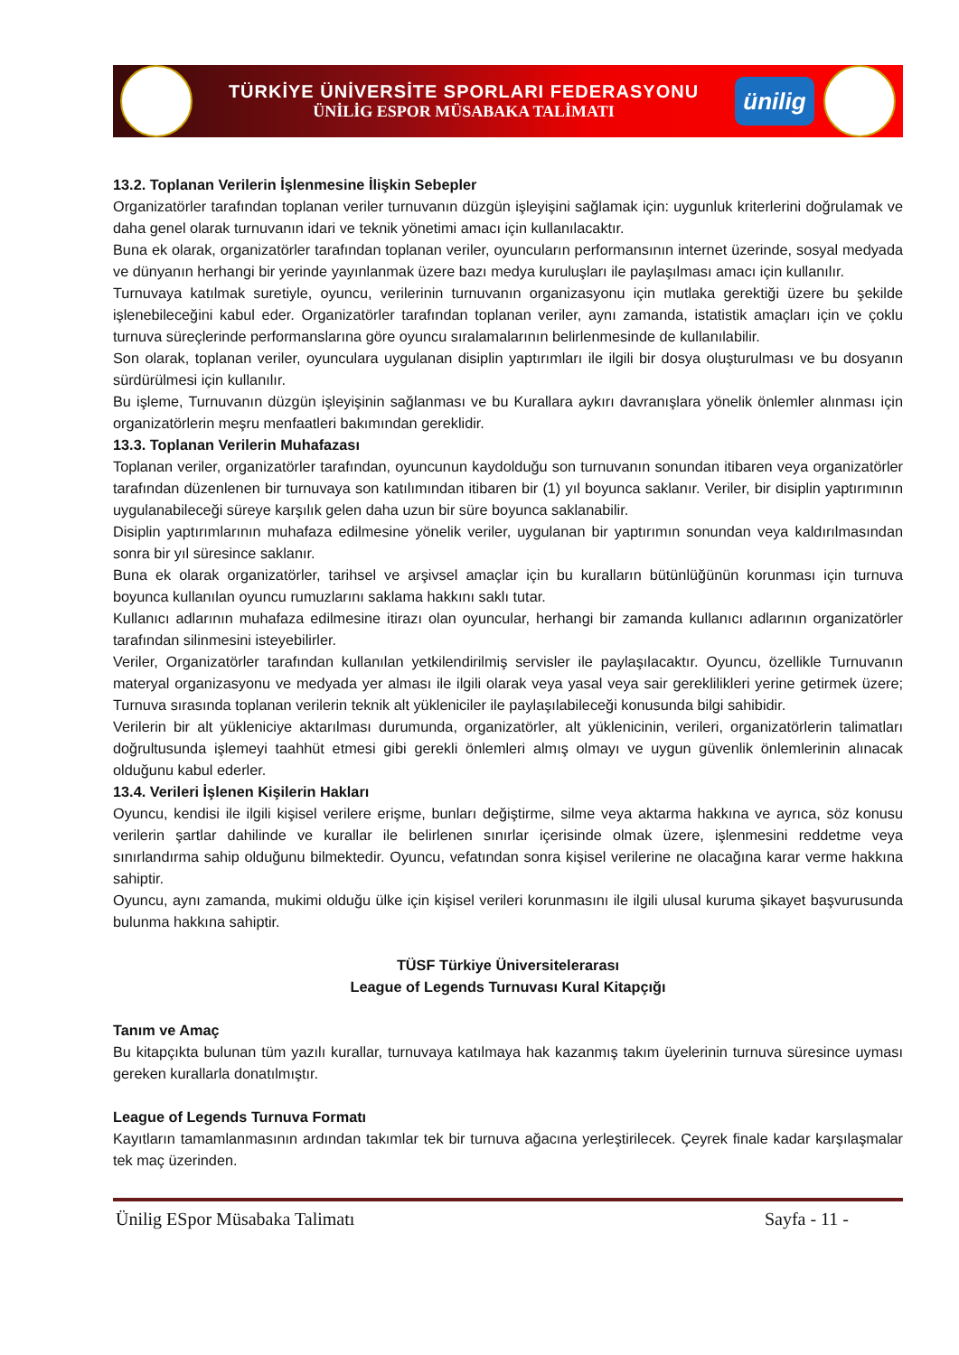TÜRKİYE ÜNİVERSİTE SPORLARI FEDERASYONU
ÜNİLİG ESPOR MÜSABAKA TALİMATI
ünilig
13.2. Toplanan Verilerin İşlenmesine İlişkin Sebepler
Organizatörler tarafından toplanan veriler turnuvanın düzgün işleyişini sağlamak için: uygunluk kriterlerini doğrulamak ve daha genel olarak turnuvanın idari ve teknik yönetimi amacı için kullanılacaktır.
Buna ek olarak, organizatörler tarafından toplanan veriler, oyuncuların performansının internet üzerinde, sosyal medyada ve dünyanın herhangi bir yerinde yayınlanmak üzere bazı medya kuruluşları ile paylaşılması amacı için kullanılır.
Turnuvaya katılmak suretiyle, oyuncu, verilerinin turnuvanın organizasyonu için mutlaka gerektiği üzere bu şekilde işlenebileceğini kabul eder. Organizatörler tarafından toplanan veriler, aynı zamanda, istatistik amaçları için ve çoklu turnuva süreçlerinde performanslarına göre oyuncu sıralamalarının belirlenmesinde de kullanılabilir.
Son olarak, toplanan veriler, oyunculara uygulanan disiplin yaptırımları ile ilgili bir dosya oluşturulması ve bu dosyanın sürdürülmesi için kullanılır.
Bu işleme, Turnuvanın düzgün işleyişinin sağlanması ve bu Kurallara aykırı davranışlara yönelik önlemler alınması için organizatörlerin meşru menfaatleri bakımından gereklidir.
13.3. Toplanan Verilerin Muhafazası
Toplanan veriler, organizatörler tarafından, oyuncunun kaydolduğu son turnuvanın sonundan itibaren veya organizatörler tarafından düzenlenen bir turnuvaya son katılımından itibaren bir (1) yıl boyunca saklanır. Veriler, bir disiplin yaptırımının uygulanabileceği süreye karşılık gelen daha uzun bir süre boyunca saklanabilir.
Disiplin yaptırımlarının muhafaza edilmesine yönelik veriler, uygulanan bir yaptırımın sonundan veya kaldırılmasından sonra bir yıl süresince saklanır.
Buna ek olarak organizatörler, tarihsel ve arşivsel amaçlar için bu kuralların bütünlüğünün korunması için turnuva boyunca kullanılan oyuncu rumuzlarını saklama hakkını saklı tutar.
Kullanıcı adlarının muhafaza edilmesine itirazı olan oyuncular, herhangi bir zamanda kullanıcı adlarının organizatörler tarafından silinmesini isteyebilirler.
Veriler, Organizatörler tarafından kullanılan yetkilendirilmiş servisler ile paylaşılacaktır. Oyuncu, özellikle Turnuvanın materyal organizasyonu ve medyada yer alması ile ilgili olarak veya yasal veya sair gereklilikleri yerine getirmek üzere; Turnuva sırasında toplanan verilerin teknik alt yükleniciler ile paylaşılabileceği konusunda bilgi sahibidir.
Verilerin bir alt yükleniciye aktarılması durumunda, organizatörler, alt yüklenicinin, verileri, organizatörlerin talimatları doğrultusunda işlemeyi taahhüt etmesi gibi gerekli önlemleri almış olmayı ve uygun güvenlik önlemlerinin alınacak olduğunu kabul ederler.
13.4. Verileri İşlenen Kişilerin Hakları
Oyuncu, kendisi ile ilgili kişisel verilere erişme, bunları değiştirme, silme veya aktarma hakkına ve ayrıca, söz konusu verilerin şartlar dahilinde ve kurallar ile belirlenen sınırlar içerisinde olmak üzere, işlenmesini reddetme veya sınırlandırma sahip olduğunu bilmektedir. Oyuncu, vefatından sonra kişisel verilerine ne olacağına karar verme hakkına sahiptir.
Oyuncu, aynı zamanda, mukimi olduğu ülke için kişisel verileri korunmasını ile ilgili ulusal kuruma şikayet başvurusunda bulunma hakkına sahiptir.
TÜSF Türkiye Üniversitelerarası
League of Legends Turnuvası Kural Kitapçığı
Tanım ve Amaç
Bu kitapçıkta bulunan tüm yazılı kurallar, turnuvaya katılmaya hak kazanmış takım üyelerinin turnuva süresince uyması gereken kurallarla donatılmıştır.
League of Legends Turnuva Formatı
Kayıtların tamamlanmasının ardından takımlar tek bir turnuva ağacına yerleştirilecek. Çeyrek finale kadar karşılaşmalar tek maç üzerinden.
Ünilig ESpor Müsabaka Talimatı Sayfa - 11 -